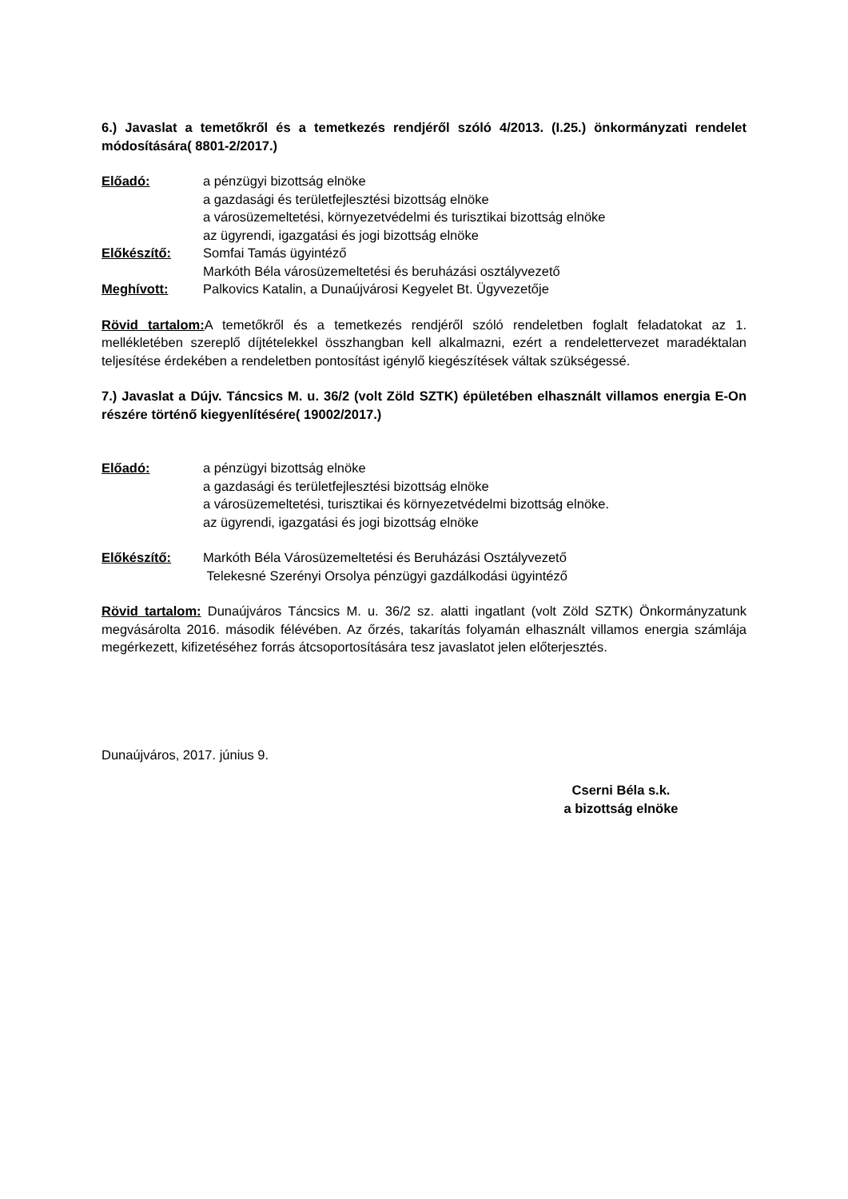6.) Javaslat a temetőkről és a temetkezés rendjéről szóló 4/2013. (I.25.) önkormányzati rendelet módosítására( 8801-2/2017.)
Előadó: a pénzügyi bizottság elnöke
a gazdasági és területfejlesztési bizottság elnöke
a városüzemeltetési, környezetvédelmi és turisztikai bizottság elnöke
az ügyrendi, igazgatási és jogi bizottság elnöke
Előkészítő: Somfai Tamás ügyintéző
Markóth Béla városüzemeltetési és beruházási osztályvezető
Meghívott: Palkovics Katalin, a Dunaújvárosi Kegyelet Bt. Ügyvezetője
Rövid tartalom: A temetőkről és a temetkezés rendjéről szóló rendeletben foglalt feladatokat az 1. mellékletében szereplő díjtételekkel összhangban kell alkalmazni, ezért a rendelettervezet maradéktalan teljesítése érdekében a rendeletben pontosítást igénylő kiegészítések váltak szükségessé.
7.) Javaslat a Dújv. Táncsics M. u. 36/2 (volt Zöld SZTK) épületében elhasznált villamos energia E-On részére történő kiegyenlítésére( 19002/2017.)
Előadó: a pénzügyi bizottság elnöke
a gazdasági és területfejlesztési bizottság elnöke
a városüzemeltetési, turisztikai és környezetvédelmi bizottság elnöke.
az ügyrendi, igazgatási és jogi bizottság elnöke
Előkészítő: Markóth Béla Városüzemeltetési és Beruházási Osztályvezető
Telekesné Szerényi Orsolya pénzügyi gazdálkodási ügyintéző
Rövid tartalom: Dunaújváros Táncsics M. u. 36/2 sz. alatti ingatlant (volt Zöld SZTK) Önkormányzatunk megvásárolta 2016. második félévében. Az őrzés, takarítás folyamán elhasznált villamos energia számlája megérkezett, kifizetéséhez forrás átcsoportosítására tesz javaslatot jelen előterjesztés.
Dunaújváros, 2017. június 9.
Cserni Béla s.k.
a bizottság elnöke